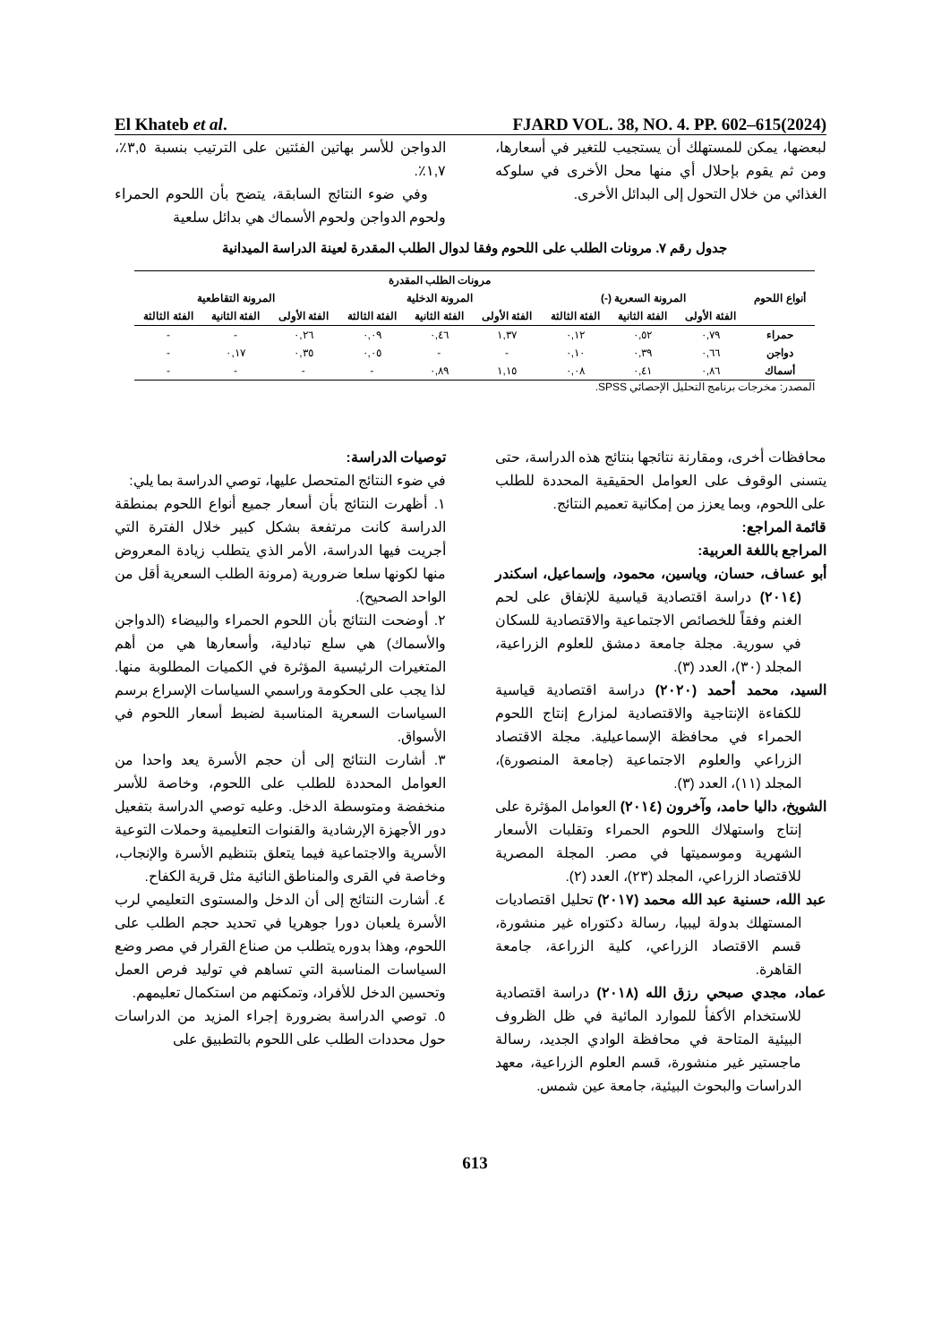El Khateb et al. FJARD VOL. 38, NO. 4. PP. 602–615(2024)
الدواجن للأسر بهاتين الفئتين على الترتيب بنسبة ٣,٥٪، ١,٧٪.
وفي ضوء النتائج السابقة، يتضح بأن اللحوم الحمراء ولحوم الدواجن ولحوم الأسماك هي بدائل سلعية
لبعضها، يمكن للمستهلك أن يستجيب للتغير في أسعارها، ومن ثم يقوم بإحلال أي منها محل الأخرى في سلوكه الغذائي من خلال التحول إلى البدائل الأخرى.
جدول رقم ٧. مرونات الطلب على اللحوم وفقا لدوال الطلب المقدرة لعينة الدراسة الميدانية
| أنواع اللحوم | مرونات الطلب المقدرة | | | | | | | | |
| --- | --- | --- | --- | --- | --- | --- | --- | --- | --- |
| | المرونة السعرية (-) | | | المرونة الدخلية | | | المرونة التقاطعية | | |
| | الفئة الأولى | الفئة الثانية | الفئة الثالثة | الفئة الأولى | الفئة الثانية | الفئة الثالثة | الفئة الأولى | الفئة الثانية | الفئة الثالثة |
| حمراء | ٠,٧٩ | ٠,٥٢ | ٠,١٢ | ١,٣٧ | ٠,٤٦ | ٠,٠٩ | ٠,٢٦ | - | - |
| دواجن | ٠,٦٦ | ٠,٣٩ | ٠,١٠ | - | - | ٠,٠٥ | ٠,٣٥ | ٠,١٧ | - |
| أسماك | ٠,٨٦ | ٠,٤١ | ٠,٠٨ | ١,١٥ | ٠,٨٩ | - | - | - | - |
المصدر: مخرجات برنامج التحليل الإحصائي SPSS.
توصيات الدراسة:
في ضوء النتائج المتحصل عليها، توصي الدراسة بما يلي:
١. أظهرت النتائج بأن أسعار جميع أنواع اللحوم بمنطقة الدراسة كانت مرتفعة بشكل كبير خلال الفترة التي أجريت فيها الدراسة، الأمر الذي يتطلب زيادة المعروض منها لكونها سلعا ضرورية (مرونة الطلب السعرية أقل من الواحد الصحيح).
٢. أوضحت النتائج بأن اللحوم الحمراء والبيضاء (الدواجن والأسماك) هي سلع تبادلية، وأسعارها هي من أهم المتغيرات الرئيسية المؤثرة في الكميات المطلوبة منها. لذا يجب على الحكومة وراسمي السياسات الإسراع برسم السياسات السعرية المناسبة لضبط أسعار اللحوم في الأسواق.
٣. أشارت النتائج إلى أن حجم الأسرة يعد واحدا من العوامل المحددة للطلب على اللحوم، وخاصة للأسر منخفضة ومتوسطة الدخل. وعليه توصي الدراسة بتفعيل دور الأجهزة الإرشادية والقنوات التعليمية وحملات التوعية الأسرية والاجتماعية فيما يتعلق بتنظيم الأسرة والإنجاب، وخاصة في القرى والمناطق النائية مثل قرية الكفاح.
٤. أشارت النتائج إلى أن الدخل والمستوى التعليمي لرب الأسرة يلعبان دورا جوهريا في تحديد حجم الطلب على اللحوم، وهذا بدوره يتطلب من صناع القرار في مصر وضع السياسات المناسبة التي تساهم في توليد فرص العمل وتحسين الدخل للأفراد، وتمكنهم من استكمال تعليمهم.
٥. توصي الدراسة بضرورة إجراء المزيد من الدراسات حول محددات الطلب على اللحوم بالتطبيق على
محافظات أخرى، ومقارنة نتائجها بنتائج هذه الدراسة، حتى يتسنى الوقوف على العوامل الحقيقية المحددة للطلب على اللحوم، وبما يعزز من إمكانية تعميم النتائج.
قائمة المراجع:
المراجع باللغة العربية:
أبو عساف، حسان، وياسين، محمود، وإسماعيل، اسكندر (٢٠١٤) دراسة اقتصادية قياسية للإنفاق على لحم الغنم وفقاً للخصائص الاجتماعية والاقتصادية للسكان في سورية. مجلة جامعة دمشق للعلوم الزراعية، المجلد (٣٠)، العدد (٣).
السيد، محمد أحمد (٢٠٢٠) دراسة اقتصادية قياسية للكفاءة الإنتاجية والاقتصادية لمزارع إنتاج اللحوم الحمراء في محافظة الإسماعيلية. مجلة الاقتصاد الزراعي والعلوم الاجتماعية (جامعة المنصورة)، المجلد (١١)، العدد (٣).
الشويخ، داليا حامد، وآخرون (٢٠١٤) العوامل المؤثرة على إنتاج واستهلاك اللحوم الحمراء وتقلبات الأسعار الشهرية وموسميتها في مصر. المجلة المصرية للاقتصاد الزراعي، المجلد (٢٣)، العدد (٢).
عبد الله، حسنية عبد الله محمد (٢٠١٧) تحليل اقتصاديات المستهلك بدولة ليبيا، رسالة دكتوراه غير منشورة، قسم الاقتصاد الزراعي، كلية الزراعة، جامعة القاهرة.
عماد، مجدي صبحي رزق الله (٢٠١٨) دراسة اقتصادية للاستخدام الأكفأ للموارد المائية في ظل الظروف البيئية المتاحة في محافظة الوادي الجديد، رسالة ماجستير غير منشورة، قسم العلوم الزراعية، معهد الدراسات والبحوث البيئية، جامعة عين شمس.
613